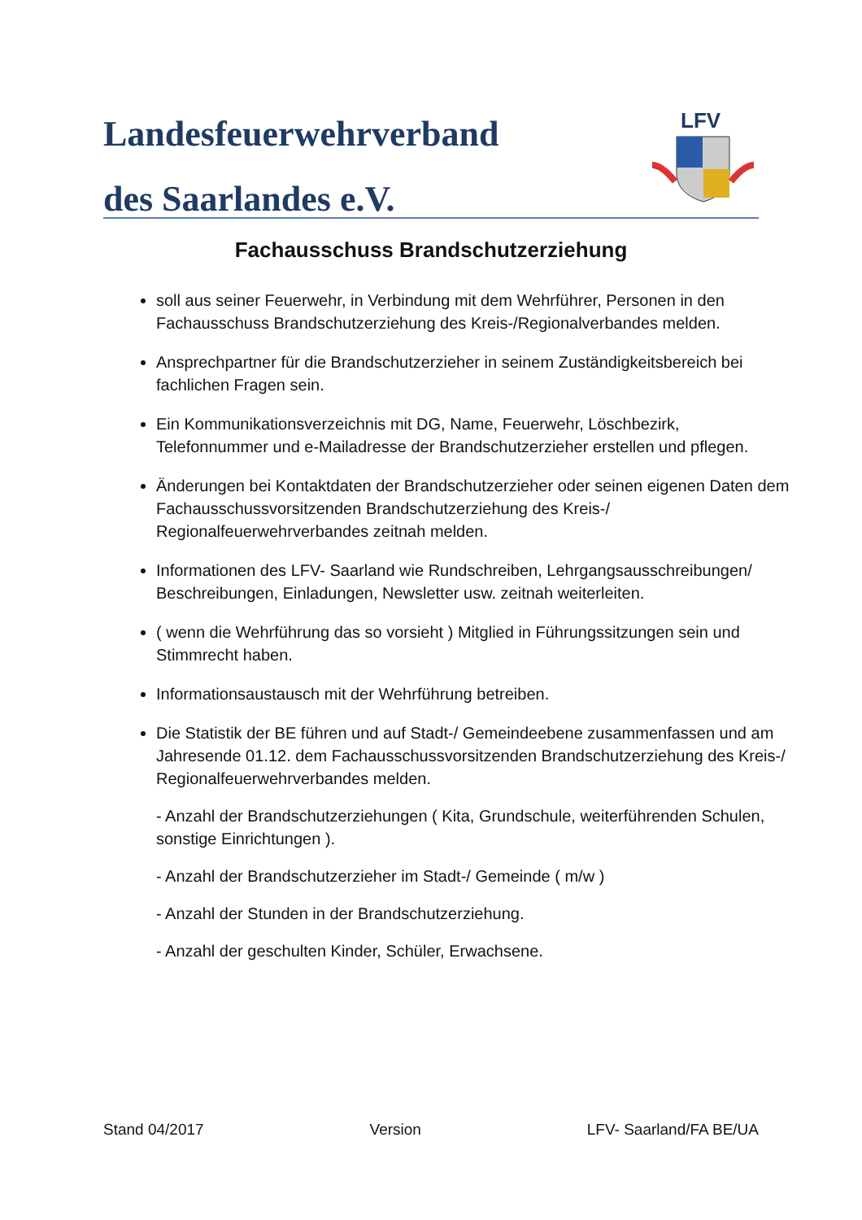Landesfeuerwehrverband
des Saarlandes e.V.
LFV
Fachausschuss Brandschutzerziehung
soll aus seiner Feuerwehr, in Verbindung mit dem Wehrführer, Personen in den Fachausschuss Brandschutzerziehung des Kreis-/Regionalverbandes melden.
Ansprechpartner für die Brandschutzerzieher in seinem Zuständigkeitsbereich bei fachlichen Fragen sein.
Ein Kommunikationsverzeichnis mit DG, Name, Feuerwehr, Löschbezirk, Telefonnummer und e-Mailadresse der Brandschutzerzieher erstellen und pflegen.
Änderungen bei Kontaktdaten der Brandschutzerzieher oder seinen eigenen Daten dem Fachausschussvorsitzenden Brandschutzerziehung des Kreis-/ Regionalfeuerwehrverbandes zeitnah melden.
Informationen des LFV- Saarland wie Rundschreiben, Lehrgangsausschreibungen/ Beschreibungen, Einladungen, Newsletter usw. zeitnah weiterleiten.
( wenn die Wehrführung das so vorsieht ) Mitglied in Führungssitzungen sein und Stimmrecht haben.
Informationsaustausch mit der Wehrführung betreiben.
Die Statistik der BE führen und auf Stadt-/ Gemeindeebene zusammenfassen und am Jahresende 01.12. dem Fachausschussvorsitzenden Brandschutzerziehung des Kreis-/ Regionalfeuerwehrverbandes melden.
- Anzahl der Brandschutzerziehungen ( Kita, Grundschule, weiterführenden Schulen, sonstige Einrichtungen ).
- Anzahl der Brandschutzerzieher im Stadt-/ Gemeinde ( m/w )
- Anzahl der Stunden in der Brandschutzerziehung.
- Anzahl der geschulten Kinder, Schüler, Erwachsene.
Stand 04/2017 Version LFV- Saarland/FA BE/UA